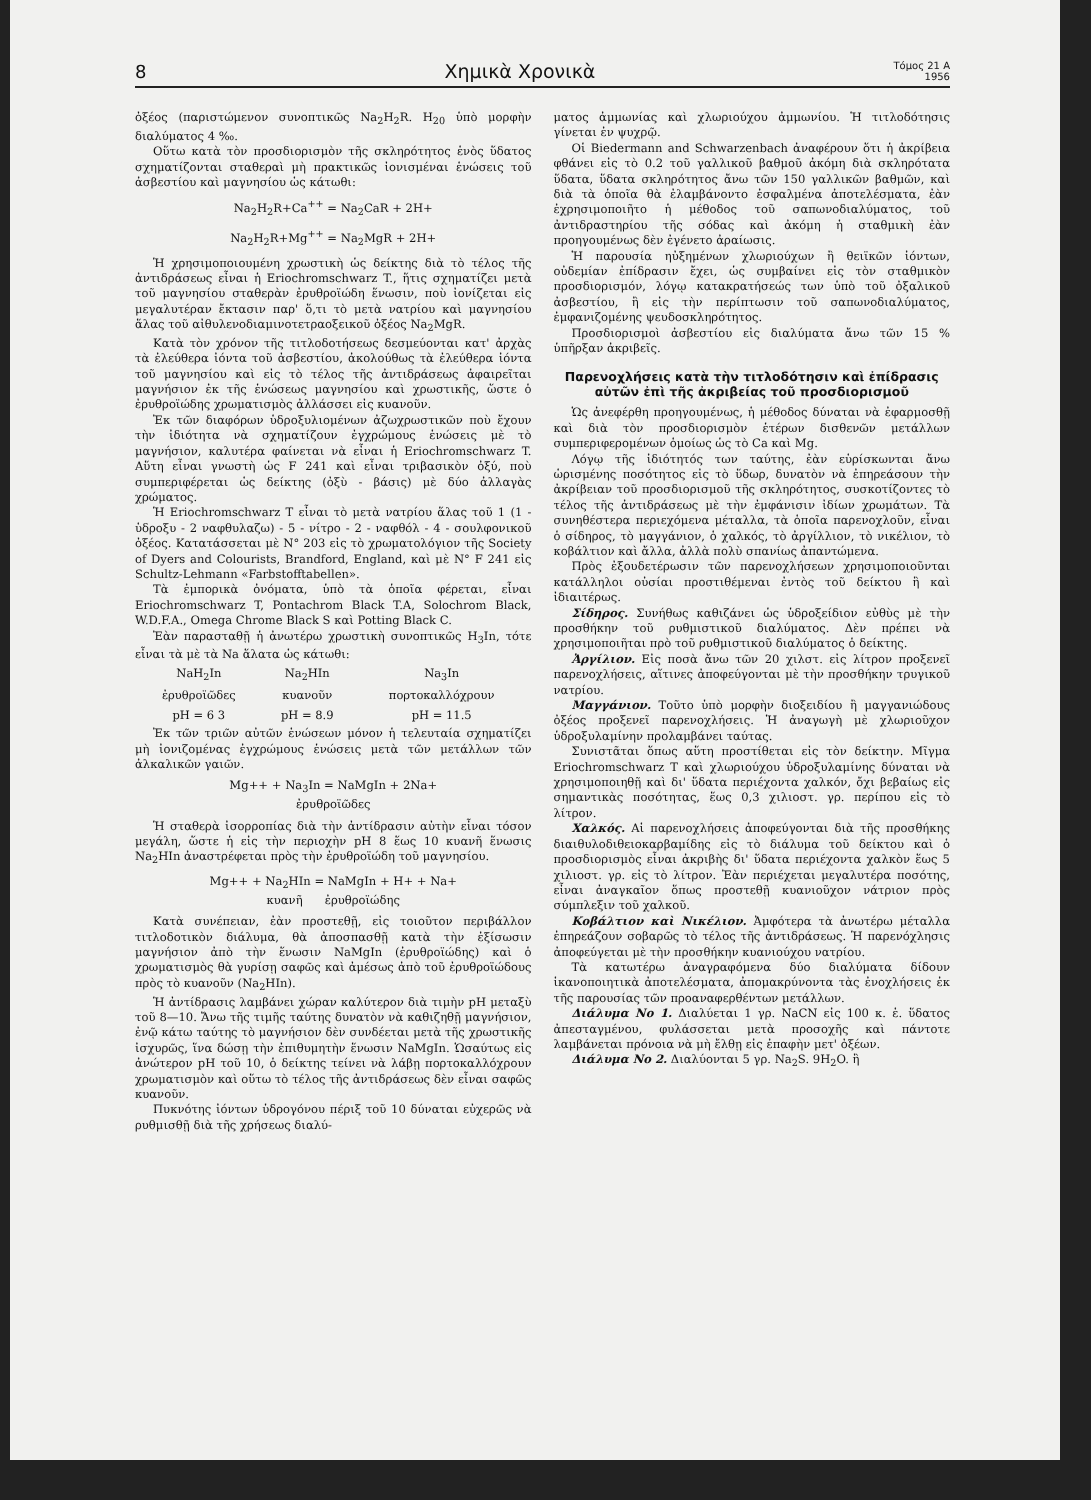8 Χημικὰ Χρονικὰ Τόμος 21 Α
1956
ὀξέος (παριστώμενον συνοπτικῶς Na<sub>2</sub>H<sub>2</sub>R. H<sub>20</sub> ὑπὸ μορφὴν διαλύματος 4 ‰.
Οὕτω κατὰ τὸν προσδιορισμὸν τῆς σκληρότητος ἑνὸς ὕδατος σχηματίζονται σταθεραὶ μὴ πρακτικῶς ἰονισμέναι ἑνώσεις τοῦ ἀσβεστίου καὶ μαγνησίου ὡς κάτωθι:
Na<sub>2</sub>H<sub>2</sub>R+Ca<sup>++</sup> = Na<sub>2</sub>CaR + 2H+
Na<sub>2</sub>H<sub>2</sub>R+Mg<sup>++</sup> = Na<sub>2</sub>MgR + 2H+
Ἡ χρησιμοποιουμένη χρωστικὴ ὡς δείκτης διὰ τὸ τέλος τῆς ἀντιδράσεως εἶναι ἡ Eriochromschwarz T., ἥτις σχηματίζει μετὰ τοῦ μαγνησίου σταθερὰν ἐρυθροϊώδη ἕνωσιν, ποὺ ἰονίζεται εἰς μεγαλυτέραν ἔκτασιν παρ' ὅ,τι τὸ μετὰ νατρίου καὶ μαγνησίου ἅλας τοῦ αἰθυλενοδιαμινοτετραοξεικοῦ ὀξέος Na<sub>2</sub>MgR.
Κατὰ τὸν χρόνον τῆς τιτλοδοτήσεως δεσμεύονται κατ' ἀρχὰς τὰ ἐλεύθερα ἰόντα τοῦ ἀσβεστίου, ἀκολούθως τὰ ἐλεύθερα ἰόντα τοῦ μαγνησίου καὶ εἰς τὸ τέλος τῆς ἀντιδράσεως ἀφαιρεῖται μαγνήσιον ἐκ τῆς ἑνώσεως μαγνησίου καὶ χρωστικῆς, ὥστε ὁ ἐρυθροϊώδης χρωματισμὸς ἀλλάσσει εἰς κυανοῦν.
Ἐκ τῶν διαφόρων ὑδροξυλιομένων ἀζωχρωστικῶν ποὺ ἔχουν τὴν ἰδιότητα νὰ σχηματίζουν ἐγχρώμους ἑνώσεις μὲ τὸ μαγνήσιον, καλυτέρα φαίνεται νὰ εἶναι ἡ Eriochromschwarz T. Αὕτη εἶναι γνωστὴ ὡς F 241 καὶ εἶναι τριβασικὸν ὀξύ, ποὺ συμπεριφέρεται ὡς δείκτης (ὀξὺ - βάσις) μὲ δύο ἀλλαγὰς χρώματος.
Ἡ Eriochromschwarz T εἶναι τὸ μετὰ νατρίου ἅλας τοῦ 1 (1 - ὑδροξυ - 2 ναφθυλαζω) - 5 - νίτρο - 2 - ναφθόλ - 4 - σουλφονικοῦ ὀξέος. Κατατάσσεται μὲ N° 203 εἰς τὸ χρωματολόγιον τῆς Society of Dyers and Colourists, Brandford, England, καὶ μὲ N° F 241 εἰς Schultz-Lehmann «Farbstofftabellen».
Τὰ ἐμπορικὰ ὀνόματα, ὑπὸ τὰ ὁποῖα φέρεται, εἶναι Eriochromschwarz T, Pontachrom Black T.A, Solochrom Black, W.D.F.A., Omega Chrome Black S καὶ Potting Black C.
Ἐὰν παρασταθῇ ἡ ἀνωτέρω χρωστικὴ συνοπτικῶς H<sub>3</sub>In, τότε εἶναι τὰ μὲ τὰ Na ἅλατα ὡς κάτωθι:
| NaH<sub>2</sub>In | Na<sub>2</sub>HIn | Na<sub>3</sub>In |
| ἐρυθροϊῶδες | κυανοῦν | πορτοκαλλόχρουν |
| pH = 6 3 | pH = 8.9 | pH = 11.5 |
Ἐκ τῶν τριῶν αὐτῶν ἑνώσεων μόνον ἡ τελευταία σχηματίζει μὴ ἰονιζομένας ἐγχρώμους ἑνώσεις μετὰ τῶν μετάλλων τῶν ἀλκαλικῶν γαιῶν.
Mg++ + Na<sub>3</sub>In = NaMgIn + 2Na+
ἐρυθροϊῶδες
Ἡ σταθερὰ ἰσορροπίας διὰ τὴν ἀντίδρασιν αὐτὴν εἶναι τόσον μεγάλη, ὥστε ἡ εἰς τὴν περιοχὴν pH 8 ἕως 10 κυανῆ ἕνωσις Na<sub>2</sub>HIn ἀναστρέφεται πρὸς τὴν ἐρυθροϊώδη τοῦ μαγνησίου.
Mg++ + Na<sub>2</sub>HIn = NaMgIn + H+ + Na+
κυανῆ ἐρυθροϊώδης
Κατὰ συνέπειαν, ἐὰν προστεθῇ, εἰς τοιοῦτον περιβάλλον τιτλοδοτικὸν διάλυμα, θὰ ἀποσπασθῇ κατὰ τὴν ἐξίσωσιν μαγνήσιον ἀπὸ τὴν ἕνωσιν NaMgIn (ἐρυθροϊώδης) καὶ ὁ χρωματισμὸς θὰ γυρίσῃ σαφῶς καὶ ἀμέσως ἀπὸ τοῦ ἐρυθροϊώδους πρὸς τὸ κυανοῦν (Na<sub>2</sub>HIn).
Ἡ ἀντίδρασις λαμβάνει χώραν καλύτερον διὰ τιμὴν pH μεταξὺ τοῦ 8—10. Ἄνω τῆς τιμῆς ταύτης δυνατὸν νὰ καθιζηθῇ μαγνήσιον, ἐνῷ κάτω ταύτης τὸ μαγνήσιον δὲν συνδέεται μετὰ τῆς χρωστικῆς ἰσχυρῶς, ἵνα δώσῃ τὴν ἐπιθυμητὴν ἕνωσιν NaMgIn. Ὡσαύτως εἰς ἀνώτερον pH τοῦ 10, ὁ δείκτης τείνει νὰ λάβῃ πορτοκαλλόχρουν χρωματισμὸν καὶ οὕτω τὸ τέλος τῆς ἀντιδράσεως δὲν εἶναι σαφῶς κυανοῦν.
Πυκνότης ἰόντων ὑδρογόνου πέριξ τοῦ 10 δύναται εὐχερῶς νὰ ρυθμισθῇ διὰ τῆς χρήσεως διαλύ-
ματος ἀμμωνίας καὶ χλωριούχου ἀμμωνίου. Ἡ τιτλοδότησις γίνεται ἐν ψυχρῷ.
Οἱ Biedermann and Schwarzenbach ἀναφέρουν ὅτι ἡ ἀκρίβεια φθάνει εἰς τὸ 0.2 τοῦ γαλλικοῦ βαθμοῦ ἀκόμη διὰ σκληρότατα ὕδατα, ὕδατα σκληρότητος ἄνω τῶν 150 γαλλικῶν βαθμῶν, καὶ διὰ τὰ ὁποῖα θὰ ἐλαμβάνοντο ἐσφαλμένα ἀποτελέσματα, ἐὰν ἐχρησιμοποιῆτο ἡ μέθοδος τοῦ σαπωνοδιαλύματος, τοῦ ἀντιδραστηρίου τῆς σόδας καὶ ἀκόμη ἡ σταθμικὴ ἐὰν προηγουμένως δὲν ἐγένετο ἀραίωσις.
Ἡ παρουσία ηὐξημένων χλωριούχων ἢ θειϊκῶν ἰόντων, οὐδεμίαν ἐπίδρασιν ἔχει, ὡς συμβαίνει εἰς τὸν σταθμικὸν προσδιορισμόν, λόγῳ κατακρατήσεώς των ὑπὸ τοῦ ὀξαλικοῦ ἀσβεστίου, ἢ εἰς τὴν περίπτωσιν τοῦ σαπωνοδιαλύματος, ἐμφανιζομένης ψευδοσκληρότητος.
Προσδιορισμοὶ ἀσβεστίου εἰς διαλύματα ἄνω τῶν 15 % ὑπῆρξαν ἀκριβεῖς.
Παρενοχλήσεις κατὰ τὴν τιτλοδότησιν καὶ ἐπίδρασις αὐτῶν ἐπὶ τῆς ἀκριβείας τοῦ προσδιορισμοῦ
Ὡς ἀνεφέρθη προηγουμένως, ἡ μέθοδος δύναται νὰ ἐφαρμοσθῇ καὶ διὰ τὸν προσδιορισμὸν ἑτέρων δισθενῶν μετάλλων συμπεριφερομένων ὁμοίως ὡς τὸ Ca καὶ Mg.
Λόγῳ τῆς ἰδιότητός των ταύτης, ἐὰν εὑρίσκωνται ἄνω ὡρισμένης ποσότητος εἰς τὸ ὕδωρ, δυνατὸν νὰ ἐπηρεάσουν τὴν ἀκρίβειαν τοῦ προσδιορισμοῦ τῆς σκληρότητος, συσκοτίζοντες τὸ τέλος τῆς ἀντιδράσεως μὲ τὴν ἐμφάνισιν ἰδίων χρωμάτων. Τὰ συνηθέστερα περιεχόμενα μέταλλα, τὰ ὁποῖα παρενοχλοῦν, εἶναι ὁ σίδηρος, τὸ μαγγάνιον, ὁ χαλκός, τὸ ἀργίλλιον, τὸ νικέλιον, τὸ κοβάλτιον καὶ ἄλλα, ἀλλὰ πολὺ σπανίως ἀπαντώμενα.
Πρὸς ἐξουδετέρωσιν τῶν παρενοχλήσεων χρησιμοποιοῦνται κατάλληλοι οὐσίαι προστιθέμεναι ἐντὸς τοῦ δείκτου ἢ καὶ ἰδιαιτέρως.
Σίδηρος. Συνήθως καθιζάνει ὡς ὑδροξείδιον εὐθὺς μὲ τὴν προσθήκην τοῦ ρυθμιστικοῦ διαλύματος. Δὲν πρέπει νὰ χρησιμοποιῆται πρὸ τοῦ ρυθμιστικοῦ διαλύματος ὁ δείκτης.
Ἀργίλιον. Εἰς ποσὰ ἄνω τῶν 20 χιλστ. εἰς λίτρον προξενεῖ παρενοχλήσεις, αἵτινες ἀποφεύγονται μὲ τὴν προσθήκην τρυγικοῦ νατρίου.
Μαγγάνιον. Τοῦτο ὑπὸ μορφὴν διοξειδίου ἢ μαγγανιώδους ὀξέος προξενεῖ παρενοχλήσεις. Ἡ ἀναγωγὴ μὲ χλωριοῦχον ὑδροξυλαμίνην προλαμβάνει ταύτας.
Συνιστᾶται ὅπως αὕτη προστίθεται εἰς τὸν δείκτην. Μῖγμα Eriochromschwarz T καὶ χλωριούχου ὑδροξυλαμίνης δύναται νὰ χρησιμοποιηθῇ καὶ δι' ὕδατα περιέχοντα χαλκόν, ὄχι βεβαίως εἰς σημαντικὰς ποσότητας, ἕως 0,3 χιλιοστ. γρ. περίπου εἰς τὸ λίτρον.
Χαλκός. Αἱ παρενοχλήσεις ἀποφεύγονται διὰ τῆς προσθήκης διαιθυλοδιθειοκαρβαμίδης εἰς τὸ διάλυμα τοῦ δείκτου καὶ ὁ προσδιορισμὸς εἶναι ἀκριβὴς δι' ὕδατα περιέχοντα χαλκὸν ἕως 5 χιλιοστ. γρ. εἰς τὸ λίτρον. Ἐὰν περιέχεται μεγαλυτέρα ποσότης, εἶναι ἀναγκαῖον ὅπως προστεθῇ κυανιοῦχον νάτριον πρὸς σύμπλεξιν τοῦ χαλκοῦ.
Κοβάλτιον καὶ Νικέλιον. Ἀμφότερα τὰ ἀνωτέρω μέταλλα ἐπηρεάζουν σοβαρῶς τὸ τέλος τῆς ἀντιδράσεως. Ἡ παρενόχλησις ἀποφεύγεται μὲ τὴν προσθήκην κυανιούχου νατρίου.
Τὰ κατωτέρω ἀναγραφόμενα δύο διαλύματα δίδουν ἱκανοποιητικὰ ἀποτελέσματα, ἀπομακρύνοντα τὰς ἐνοχλήσεις ἐκ τῆς παρουσίας τῶν προαναφερθέντων μετάλλων.
Διάλυμα No 1. Διαλύεται 1 γρ. NaCN εἰς 100 κ. ἑ. ὕδατος ἀπεσταγμένου, φυλάσσεται μετὰ προσοχῆς καὶ πάντοτε λαμβάνεται πρόνοια νὰ μὴ ἔλθῃ εἰς ἐπαφὴν μετ' ὀξέων.
Διάλυμα No 2. Διαλύονται 5 γρ. Na<sub>2</sub>S. 9H<sub>2</sub>O. ἢ